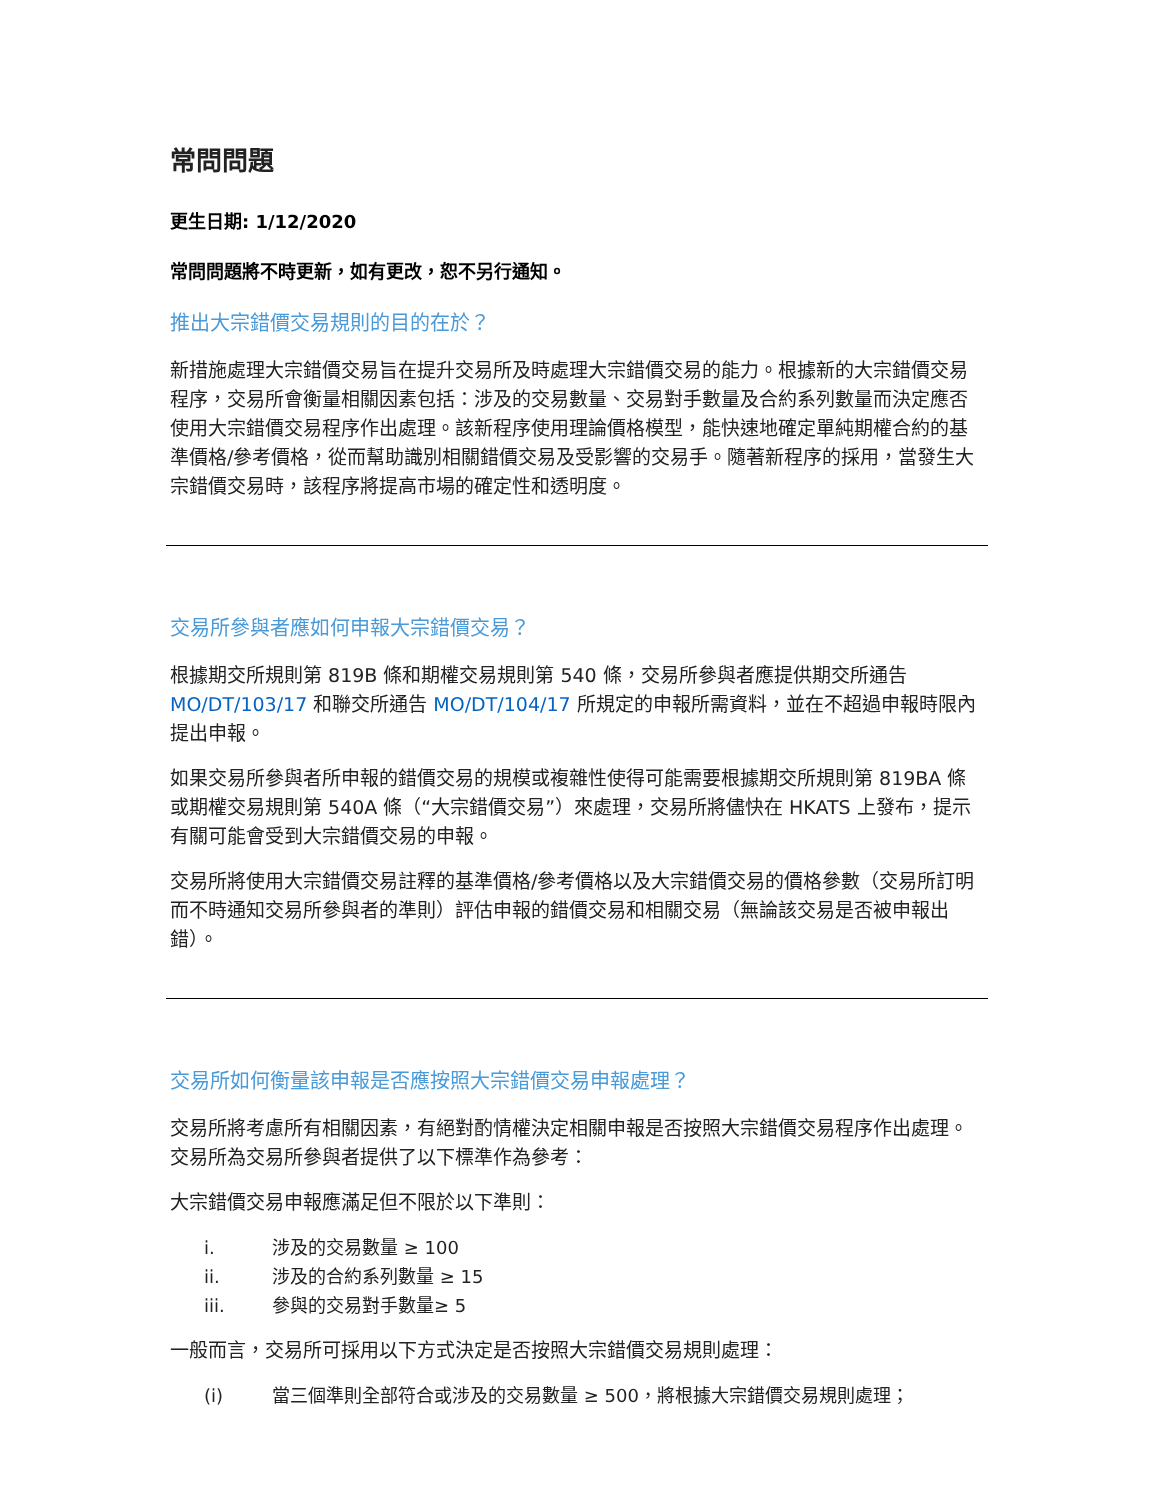常問問題
更生日期: 1/12/2020
常問問題將不時更新，如有更改，恕不另行通知。
推出大宗錯價交易規則的目的在於？
新措施處理大宗錯價交易旨在提升交易所及時處理大宗錯價交易的能力。根據新的大宗錯價交易程序，交易所會衡量相關因素包括：涉及的交易數量、交易對手數量及合約系列數量而決定應否使用大宗錯價交易程序作出處理。該新程序使用理論價格模型，能快速地確定單純期權合約的基準價格/參考價格，從而幫助識別相關錯價交易及受影響的交易手。隨著新程序的採用，當發生大宗錯價交易時，該程序將提高市場的確定性和透明度。
交易所參與者應如何申報大宗錯價交易？
根據期交所規則第 819B 條和期權交易規則第 540 條，交易所參與者應提供期交所通告 MO/DT/103/17 和聯交所通告 MO/DT/104/17 所規定的申報所需資料，並在不超過申報時限內提出申報。
如果交易所參與者所申報的錯價交易的規模或複雜性使得可能需要根據期交所規則第 819BA 條或期權交易規則第 540A 條（“大宗錯價交易”）來處理，交易所將儘快在 HKATS 上發布，提示有關可能會受到大宗錯價交易的申報。
交易所將使用大宗錯價交易註釋的基準價格/參考價格以及大宗錯價交易的價格參數（交易所訂明而不時通知交易所參與者的準則）評估申報的錯價交易和相關交易（無論該交易是否被申報出錯）。
交易所如何衡量該申報是否應按照大宗錯價交易申報處理？
交易所將考慮所有相關因素，有絕對酌情權決定相關申報是否按照大宗錯價交易程序作出處理。交易所為交易所參與者提供了以下標準作為參考：
大宗錯價交易申報應滿足但不限於以下準則：
i. 涉及的交易數量 ≥ 100
ii. 涉及的合約系列數量 ≥ 15
iii. 參與的交易對手數量≥ 5
一般而言，交易所可採用以下方式決定是否按照大宗錯價交易規則處理：
(i) 當三個準則全部符合或涉及的交易數量 ≥ 500，將根據大宗錯價交易規則處理；